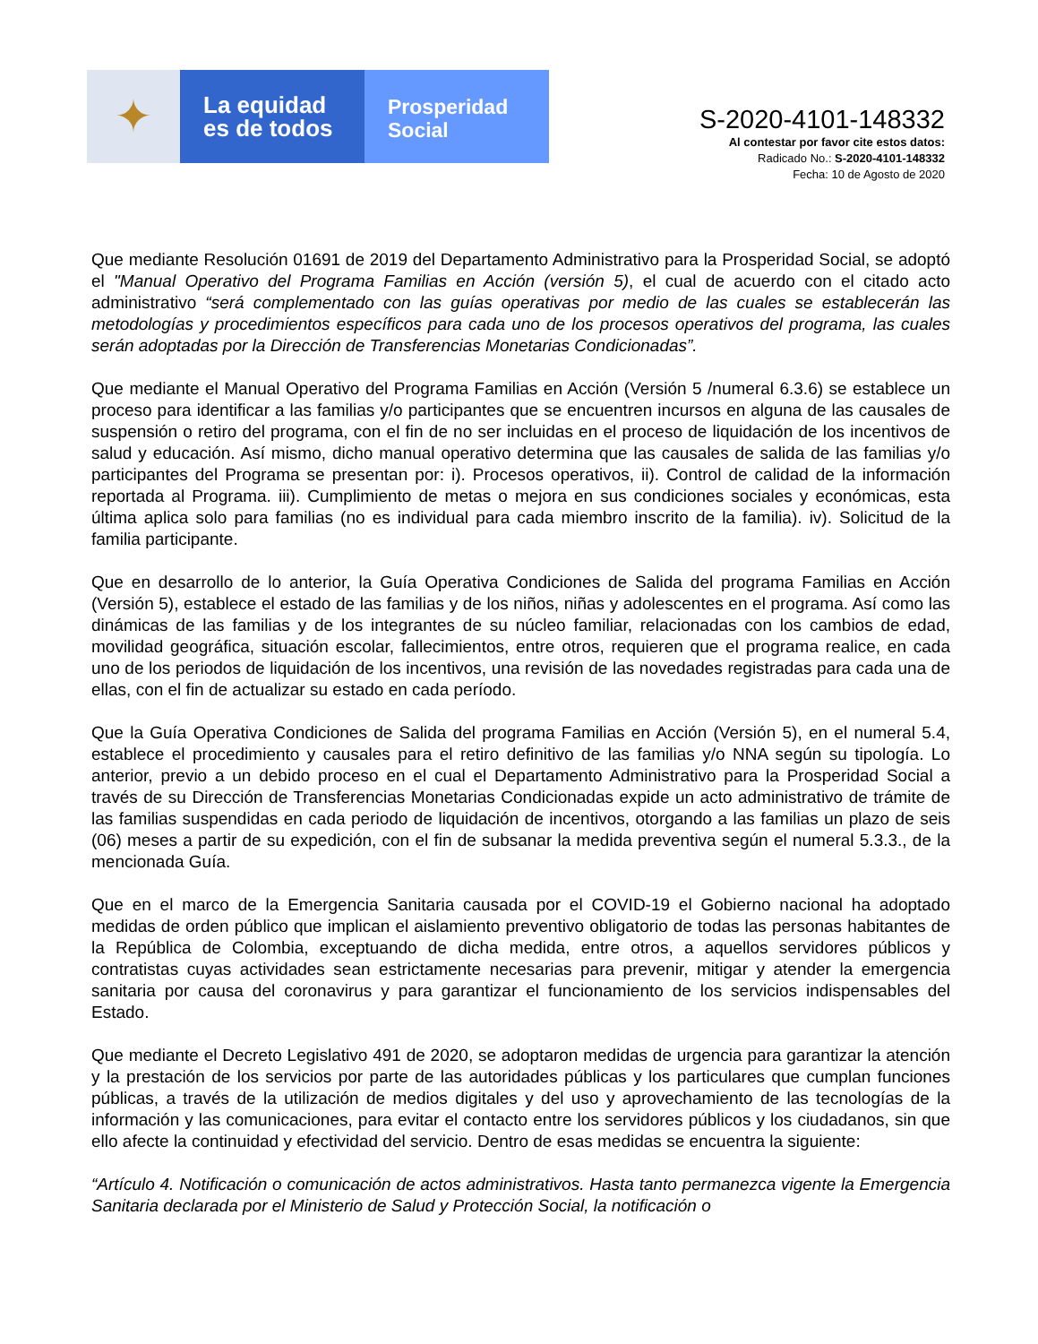✦
La equidad
es de todos
Prosperidad
Social
S-2020-4101-148332
Al contestar por favor cite estos datos:
Radicado No.: S-2020-4101-148332
Fecha: 10 de Agosto de 2020
Que mediante Resolución 01691 de 2019 del Departamento Administrativo para la Prosperidad Social, se adoptó el "Manual Operativo del Programa Familias en Acción (versión 5), el cual de acuerdo con el citado acto administrativo “será complementado con las guías operativas por medio de las cuales se establecerán las metodologías y procedimientos específicos para cada uno de los procesos operativos del programa, las cuales serán adoptadas por la Dirección de Transferencias Monetarias Condicionadas”.
Que mediante el Manual Operativo del Programa Familias en Acción (Versión 5 /numeral 6.3.6) se establece un proceso para identificar a las familias y/o participantes que se encuentren incursos en alguna de las causales de suspensión o retiro del programa, con el fin de no ser incluidas en el proceso de liquidación de los incentivos de salud y educación. Así mismo, dicho manual operativo determina que las causales de salida de las familias y/o participantes del Programa se presentan por: i). Procesos operativos, ii). Control de calidad de la información reportada al Programa. iii). Cumplimiento de metas o mejora en sus condiciones sociales y económicas, esta última aplica solo para familias (no es individual para cada miembro inscrito de la familia). iv). Solicitud de la familia participante.
Que en desarrollo de lo anterior, la Guía Operativa Condiciones de Salida del programa Familias en Acción (Versión 5), establece el estado de las familias y de los niños, niñas y adolescentes en el programa. Así como las dinámicas de las familias y de los integrantes de su núcleo familiar, relacionadas con los cambios de edad, movilidad geográfica, situación escolar, fallecimientos, entre otros, requieren que el programa realice, en cada uno de los periodos de liquidación de los incentivos, una revisión de las novedades registradas para cada una de ellas, con el fin de actualizar su estado en cada período.
Que la Guía Operativa Condiciones de Salida del programa Familias en Acción (Versión 5), en el numeral 5.4, establece el procedimiento y causales para el retiro definitivo de las familias y/o NNA según su tipología. Lo anterior, previo a un debido proceso en el cual el Departamento Administrativo para la Prosperidad Social a través de su Dirección de Transferencias Monetarias Condicionadas expide un acto administrativo de trámite de las familias suspendidas en cada periodo de liquidación de incentivos, otorgando a las familias un plazo de seis (06) meses a partir de su expedición, con el fin de subsanar la medida preventiva según el numeral 5.3.3., de la mencionada Guía.
Que en el marco de la Emergencia Sanitaria causada por el COVID-19 el Gobierno nacional ha adoptado medidas de orden público que implican el aislamiento preventivo obligatorio de todas las personas habitantes de la República de Colombia, exceptuando de dicha medida, entre otros, a aquellos servidores públicos y contratistas cuyas actividades sean estrictamente necesarias para prevenir, mitigar y atender la emergencia sanitaria por causa del coronavirus y para garantizar el funcionamiento de los servicios indispensables del Estado.
Que mediante el Decreto Legislativo 491 de 2020, se adoptaron medidas de urgencia para garantizar la atención y la prestación de los servicios por parte de las autoridades públicas y los particulares que cumplan funciones públicas, a través de la utilización de medios digitales y del uso y aprovechamiento de las tecnologías de la información y las comunicaciones, para evitar el contacto entre los servidores públicos y los ciudadanos, sin que ello afecte la continuidad y efectividad del servicio. Dentro de esas medidas se encuentra la siguiente:
“Artículo 4. Notificación o comunicación de actos administrativos. Hasta tanto permanezca vigente la Emergencia Sanitaria declarada por el Ministerio de Salud y Protección Social, la notificación o